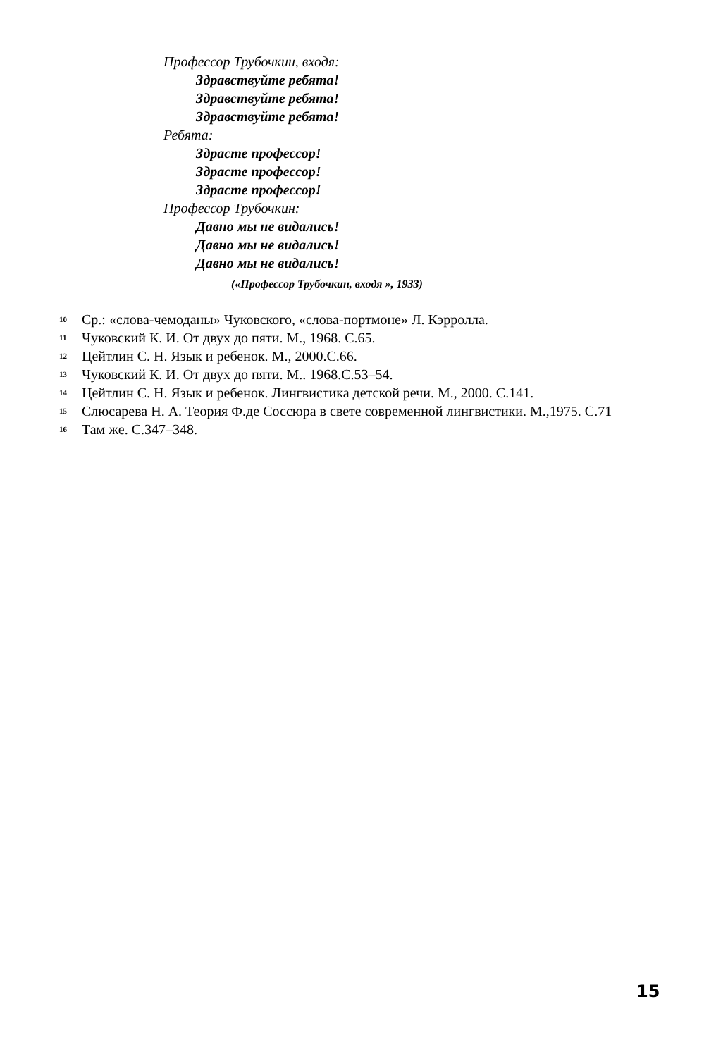Профессор Трубочкин, входя:
Здравствуйте ребята!
Здравствуйте ребята!
Здравствуйте ребята!
Ребята:
Здрасте профессор!
Здрасте профессор!
Здрасте профессор!
Профессор Трубочкин:
Давно мы не видались!
Давно мы не видались!
Давно мы не видались!
(«Профессор Трубочкин, входя », 1933)
<sup>10</sup> Ср.: «слова-чемоданы» Чуковского, «слова-портмоне» Л. Кэрролла.
<sup>11</sup> Чуковский К. И. От двух до пяти. М., 1968. С.65.
<sup>12</sup> Цейтлин С. Н. Язык и ребенок. М., 2000.С.66.
<sup>13</sup> Чуковский К. И. От двух до пяти. М.. 1968.С.53–54.
<sup>14</sup> Цейтлин С. Н. Язык и ребенок. Лингвистика детской речи. М., 2000. С.141.
<sup>15</sup> Слюсарева Н. А. Теория Ф.де Соссюра в свете современной лингвистики. М.,1975. С.71
<sup>16</sup> Там же. С.347–348.
15